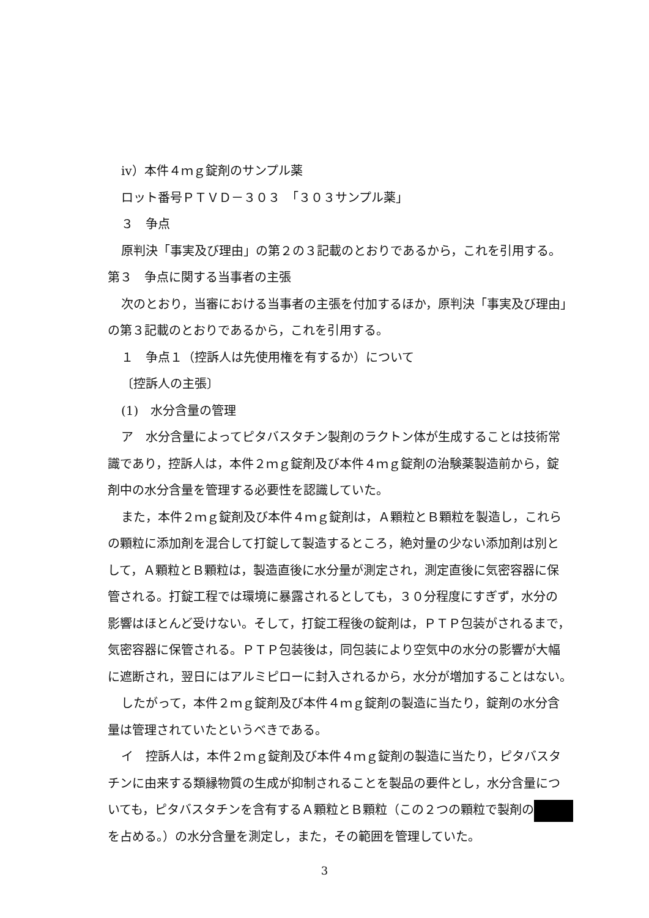ⅳ）本件４ｍｇ錠剤のサンプル薬
ロット番号ＰＴＶＤ－３０３　「３０３サンプル薬」
３　争点
原判決「事実及び理由」の第２の３記載のとおりであるから，これを引用する。
第３　争点に関する当事者の主張
次のとおり，当審における当事者の主張を付加するほか，原判決「事実及び理由」
の第３記載のとおりであるから，これを引用する。
１　争点１（控訴人は先使用権を有するか）について
〔控訴人の主張〕
(1)　水分含量の管理
ア　水分含量によってピタバスタチン製剤のラクトン体が生成することは技術常
識であり，控訴人は，本件２ｍｇ錠剤及び本件４ｍｇ錠剤の治験薬製造前から，錠
剤中の水分含量を管理する必要性を認識していた。
また，本件２ｍｇ錠剤及び本件４ｍｇ錠剤は，Ａ顆粒とＢ顆粒を製造し，これら
の顆粒に添加剤を混合して打錠して製造するところ，絶対量の少ない添加剤は別と
して，Ａ顆粒とＢ顆粒は，製造直後に水分量が測定され，測定直後に気密容器に保
管される。打錠工程では環境に暴露されるとしても，３０分程度にすぎず，水分の
影響はほとんど受けない。そして，打錠工程後の錠剤は，ＰＴＰ包装がされるまで，
気密容器に保管される。ＰＴＰ包装後は，同包装により空気中の水分の影響が大幅
に遮断され，翌日にはアルミピローに封入されるから，水分が増加することはない。
したがって，本件２ｍｇ錠剤及び本件４ｍｇ錠剤の製造に当たり，錠剤の水分含
量は管理されていたというべきである。
イ　控訴人は，本件２ｍｇ錠剤及び本件４ｍｇ錠剤の製造に当たり，ピタバスタ
チンに由来する類縁物質の生成が抑制されることを製品の要件とし，水分含量につ
いても，ピタバスタチンを含有するＡ顆粒とＢ顆粒（この２つの顆粒で製剤の
を占める。）の水分含量を測定し，また，その範囲を管理していた。
3